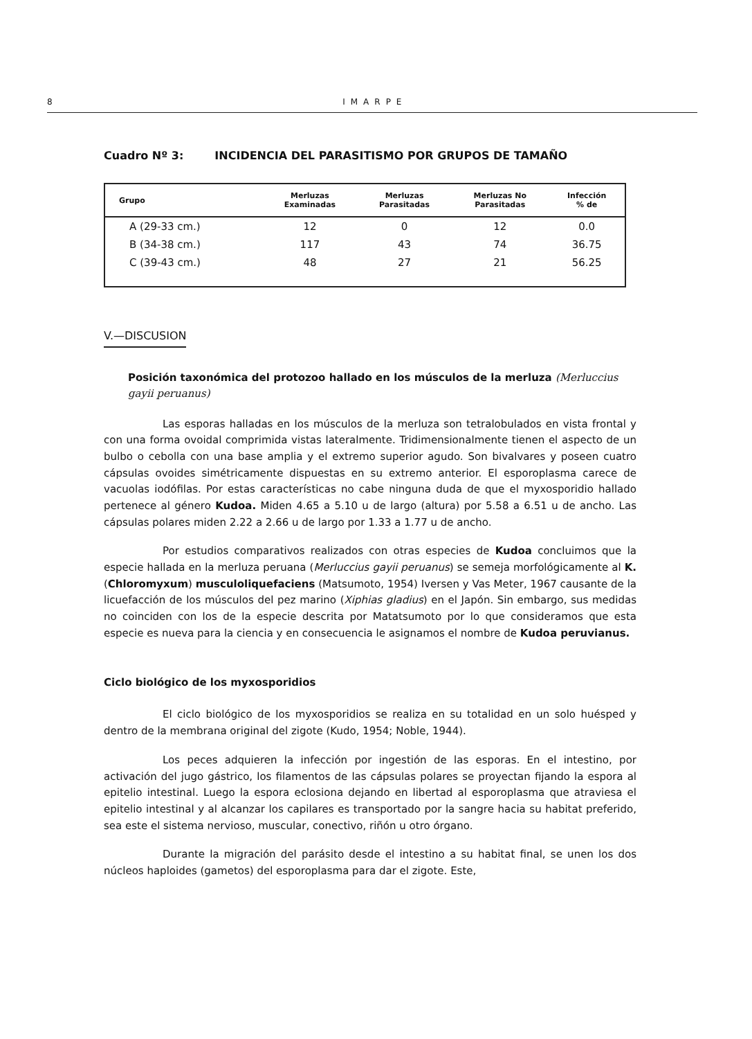8 IMARPE
Cuadro Nº 3: INCIDENCIA DEL PARASITISMO POR GRUPOS DE TAMAÑO
| Grupo | Merluzas Examinadas | Merluzas Parasitadas | Merluzas No Parasitadas | Infección % de |
| --- | --- | --- | --- | --- |
| A (29-33 cm.) | 12 | 0 | 12 | 0.0 |
| B (34-38 cm.) | 117 | 43 | 74 | 36.75 |
| C (39-43 cm.) | 48 | 27 | 21 | 56.25 |
V.—DISCUSION
Posición taxonómica del protozoo hallado en los músculos de la merluza (Merluccius gayii peruanus)
Las esporas halladas en los músculos de la merluza son tetralobulados en vista frontal y con una forma ovoidal comprimida vistas lateralmente. Tridimensionalmente tienen el aspecto de un bulbo o cebolla con una base amplia y el extremo superior agudo. Son bivalvares y poseen cuatro cápsulas ovoides simétricamente dispuestas en su extremo anterior. El esporoplasma carece de vacuolas iodófilas. Por estas características no cabe ninguna duda de que el myxosporidio hallado pertenece al género Kudoa. Miden 4.65 a 5.10 u de largo (altura) por 5.58 a 6.51 u de ancho. Las cápsulas polares miden 2.22 a 2.66 u de largo por 1.33 a 1.77 u de ancho.
Por estudios comparativos realizados con otras especies de Kudoa concluimos que la especie hallada en la merluza peruana (Merluccius gayii peruanus) se semeja morfológicamente al K. (Chloromyxum) musculoliquefaciens (Matsumoto, 1954) Iversen y Vas Meter, 1967 causante de la licuefacción de los músculos del pez marino (Xiphias gladius) en el Japón. Sin embargo, sus medidas no coinciden con los de la especie descrita por Matatsumoto por lo que consideramos que esta especie es nueva para la ciencia y en consecuencia le asignamos el nombre de Kudoa peruvianus.
Ciclo biológico de los myxosporidios
El ciclo biológico de los myxosporidios se realiza en su totalidad en un solo huésped y dentro de la membrana original del zigote (Kudo, 1954; Noble, 1944).
Los peces adquieren la infección por ingestión de las esporas. En el intestino, por activación del jugo gástrico, los filamentos de las cápsulas polares se proyectan fijando la espora al epitelio intestinal. Luego la espora eclosiona dejando en libertad al esporoplasma que atraviesa el epitelio intestinal y al alcanzar los capilares es transportado por la sangre hacia su habitat preferido, sea este el sistema nervioso, muscular, conectivo, riñón u otro órgano.
Durante la migración del parásito desde el intestino a su habitat final, se unen los dos núcleos haploides (gametos) del esporoplasma para dar el zigote. Este,